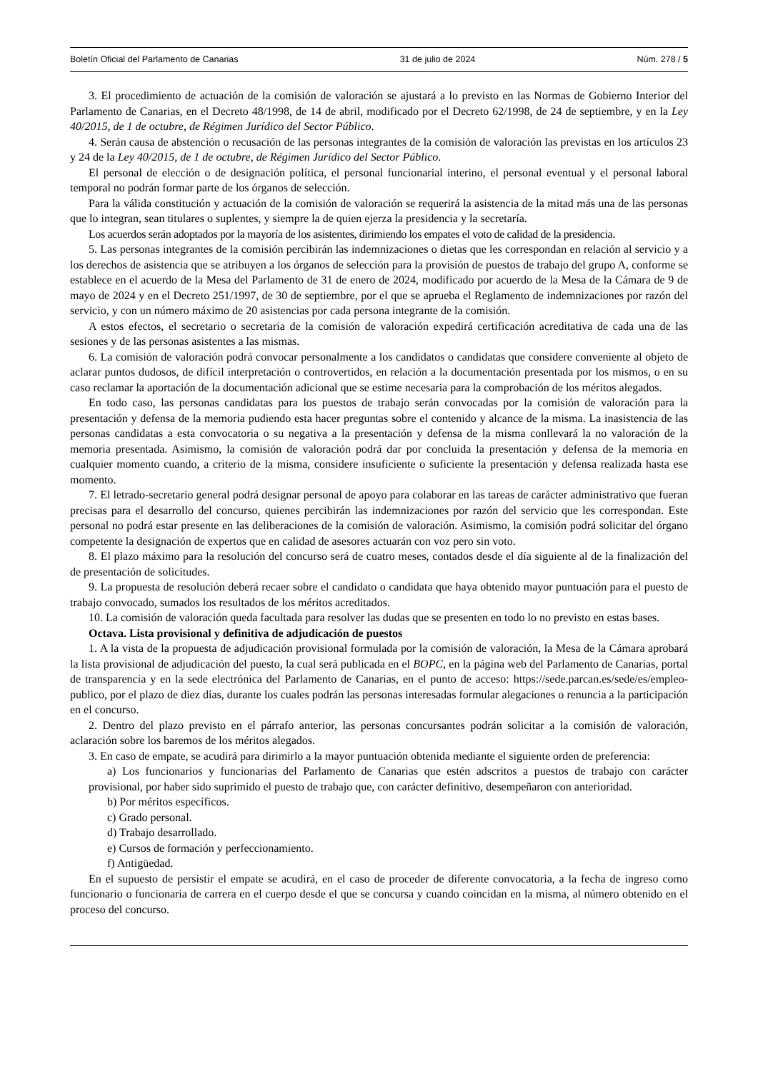Boletín Oficial del Parlamento de Canarias 31 de julio de 2024 Núm. 278 / 5
3. El procedimiento de actuación de la comisión de valoración se ajustará a lo previsto en las Normas de Gobierno Interior del Parlamento de Canarias, en el Decreto 48/1998, de 14 de abril, modificado por el Decreto 62/1998, de 24 de septiembre, y en la Ley 40/2015, de 1 de octubre, de Régimen Jurídico del Sector Público.
4. Serán causa de abstención o recusación de las personas integrantes de la comisión de valoración las previstas en los artículos 23 y 24 de la Ley 40/2015, de 1 de octubre, de Régimen Jurídico del Sector Público.
El personal de elección o de designación política, el personal funcionarial interino, el personal eventual y el personal laboral temporal no podrán formar parte de los órganos de selección.
Para la válida constitución y actuación de la comisión de valoración se requerirá la asistencia de la mitad más una de las personas que lo integran, sean titulares o suplentes, y siempre la de quien ejerza la presidencia y la secretaría.
Los acuerdos serán adoptados por la mayoría de los asistentes, dirimiendo los empates el voto de calidad de la presidencia.
5. Las personas integrantes de la comisión percibirán las indemnizaciones o dietas que les correspondan en relación al servicio y a los derechos de asistencia que se atribuyen a los órganos de selección para la provisión de puestos de trabajo del grupo A, conforme se establece en el acuerdo de la Mesa del Parlamento de 31 de enero de 2024, modificado por acuerdo de la Mesa de la Cámara de 9 de mayo de 2024 y en el Decreto 251/1997, de 30 de septiembre, por el que se aprueba el Reglamento de indemnizaciones por razón del servicio, y con un número máximo de 20 asistencias por cada persona integrante de la comisión.
A estos efectos, el secretario o secretaria de la comisión de valoración expedirá certificación acreditativa de cada una de las sesiones y de las personas asistentes a las mismas.
6. La comisión de valoración podrá convocar personalmente a los candidatos o candidatas que considere conveniente al objeto de aclarar puntos dudosos, de difícil interpretación o controvertidos, en relación a la documentación presentada por los mismos, o en su caso reclamar la aportación de la documentación adicional que se estime necesaria para la comprobación de los méritos alegados.
En todo caso, las personas candidatas para los puestos de trabajo serán convocadas por la comisión de valoración para la presentación y defensa de la memoria pudiendo esta hacer preguntas sobre el contenido y alcance de la misma. La inasistencia de las personas candidatas a esta convocatoria o su negativa a la presentación y defensa de la misma conllevará la no valoración de la memoria presentada. Asimismo, la comisión de valoración podrá dar por concluida la presentación y defensa de la memoria en cualquier momento cuando, a criterio de la misma, considere insuficiente o suficiente la presentación y defensa realizada hasta ese momento.
7. El letrado-secretario general podrá designar personal de apoyo para colaborar en las tareas de carácter administrativo que fueran precisas para el desarrollo del concurso, quienes percibirán las indemnizaciones por razón del servicio que les correspondan. Este personal no podrá estar presente en las deliberaciones de la comisión de valoración. Asimismo, la comisión podrá solicitar del órgano competente la designación de expertos que en calidad de asesores actuarán con voz pero sin voto.
8. El plazo máximo para la resolución del concurso será de cuatro meses, contados desde el día siguiente al de la finalización del de presentación de solicitudes.
9. La propuesta de resolución deberá recaer sobre el candidato o candidata que haya obtenido mayor puntuación para el puesto de trabajo convocado, sumados los resultados de los méritos acreditados.
10. La comisión de valoración queda facultada para resolver las dudas que se presenten en todo lo no previsto en estas bases.
Octava. Lista provisional y definitiva de adjudicación de puestos
1. A la vista de la propuesta de adjudicación provisional formulada por la comisión de valoración, la Mesa de la Cámara aprobará la lista provisional de adjudicación del puesto, la cual será publicada en el BOPC, en la página web del Parlamento de Canarias, portal de transparencia y en la sede electrónica del Parlamento de Canarias, en el punto de acceso: https://sede.parcan.es/sede/es/empleo-publico, por el plazo de diez días, durante los cuales podrán las personas interesadas formular alegaciones o renuncia a la participación en el concurso.
2. Dentro del plazo previsto en el párrafo anterior, las personas concursantes podrán solicitar a la comisión de valoración, aclaración sobre los baremos de los méritos alegados.
3. En caso de empate, se acudirá para dirimirlo a la mayor puntuación obtenida mediante el siguiente orden de preferencia:
a) Los funcionarios y funcionarias del Parlamento de Canarias que estén adscritos a puestos de trabajo con carácter provisional, por haber sido suprimido el puesto de trabajo que, con carácter definitivo, desempeñaron con anterioridad.
b) Por méritos específicos.
c) Grado personal.
d) Trabajo desarrollado.
e) Cursos de formación y perfeccionamiento.
f) Antigüedad.
En el supuesto de persistir el empate se acudirá, en el caso de proceder de diferente convocatoria, a la fecha de ingreso como funcionario o funcionaria de carrera en el cuerpo desde el que se concursa y cuando coincidan en la misma, al número obtenido en el proceso del concurso.